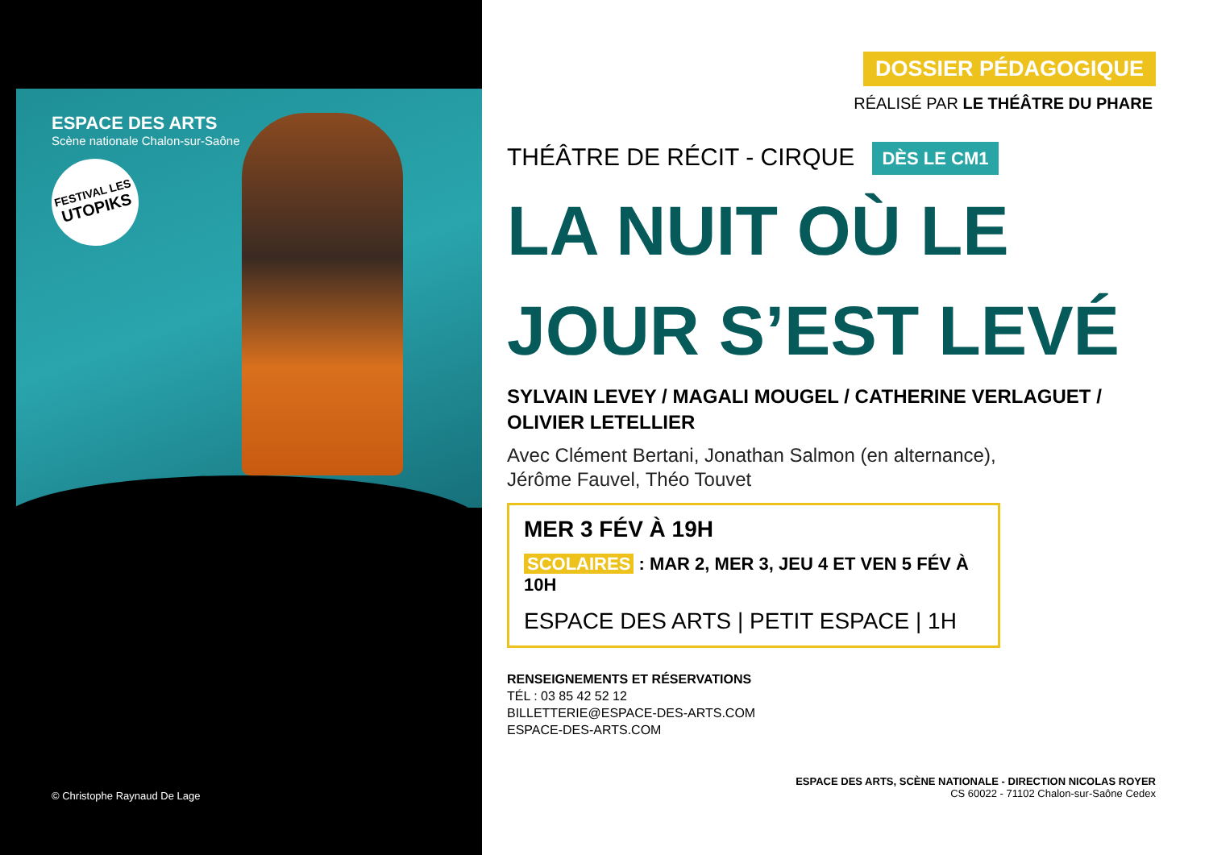ESPACE DES ARTS
Scène nationale Chalon-sur-Saône
FESTIVAL LES
UTOPIKS
© Christophe Raynaud De Lage
DOSSIER PÉDAGOGIQUE
RÉALISÉ PAR LE THÉÂTRE DU PHARE
THÉÂTRE DE RÉCIT - CIRQUE DÈS LE CM1
LA NUIT OÙ LE JOUR S’EST LEVÉ
SYLVAIN LEVEY / MAGALI MOUGEL / CATHERINE VERLAGUET / OLIVIER LETELLIER
Avec Clément Bertani, Jonathan Salmon (en alternance),
Jérôme Fauvel, Théo Touvet
MER 3 FÉV À 19H
SCOLAIRES : MAR 2, MER 3, JEU 4 ET VEN 5 FÉV À 10H
ESPACE DES ARTS | PETIT ESPACE | 1H
RENSEIGNEMENTS ET RÉSERVATIONS
TÉL : 03 85 42 52 12
BILLETTERIE@ESPACE-DES-ARTS.COM
ESPACE-DES-ARTS.COM
ESPACE DES ARTS, SCÈNE NATIONALE - DIRECTION NICOLAS ROYER
CS 60022 - 71102 Chalon-sur-Saône Cedex